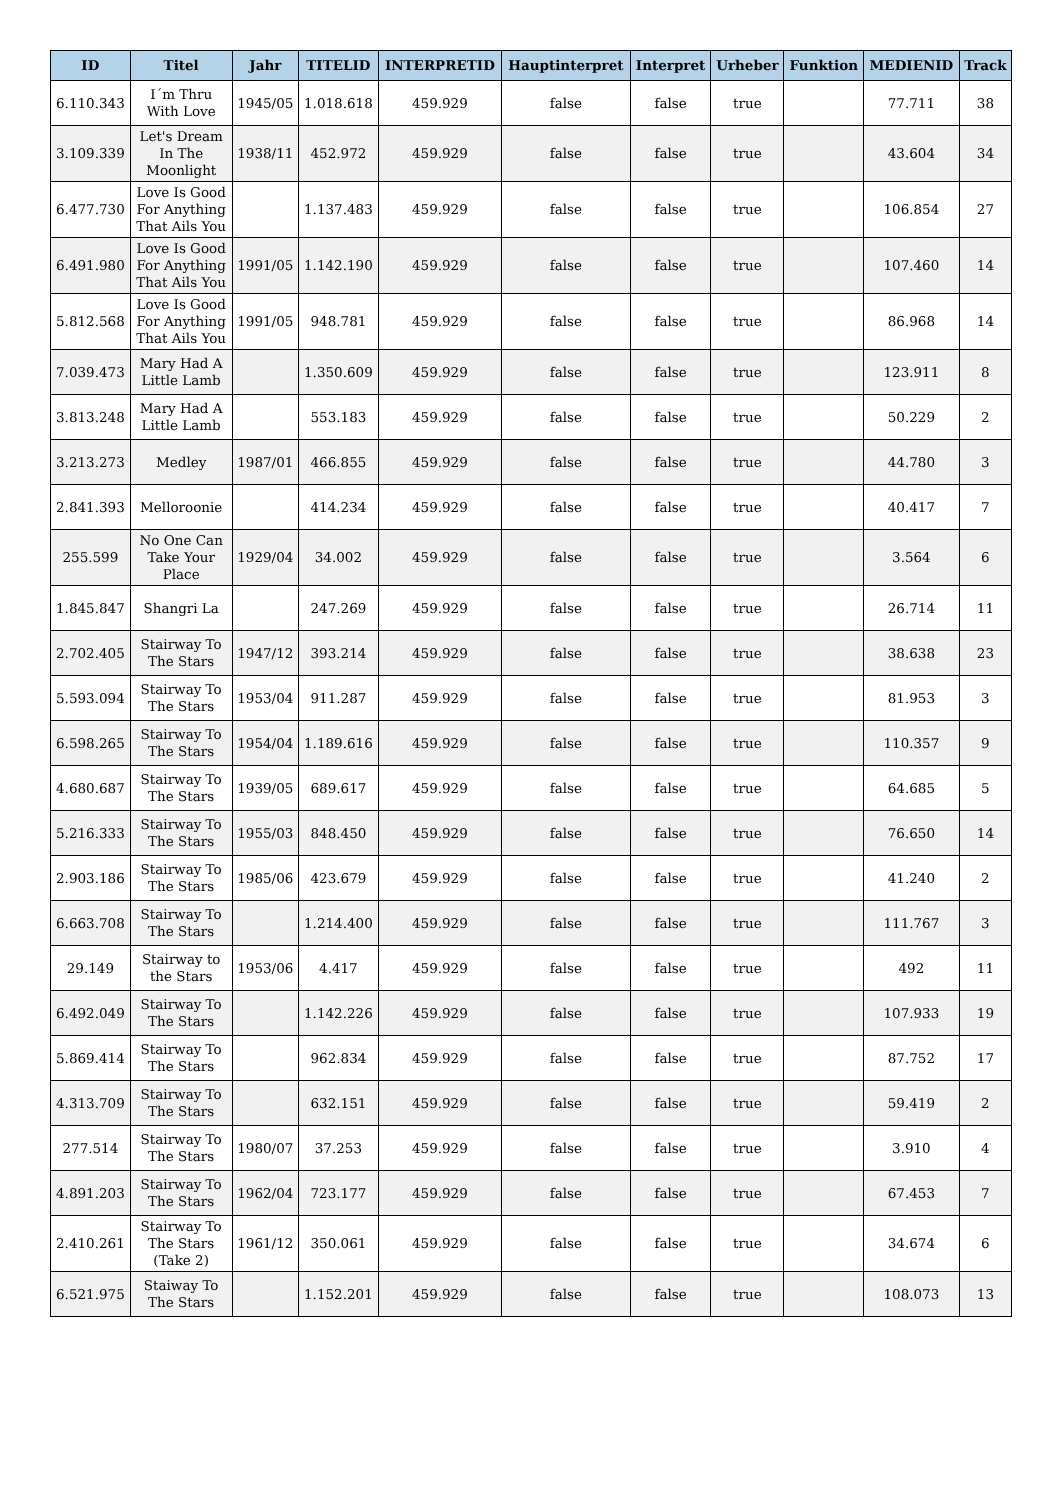| ID | Titel | Jahr | TITELID | INTERPRETID | Hauptinterpret | Interpret | Urheber | Funktion | MEDIENID | Track |
| --- | --- | --- | --- | --- | --- | --- | --- | --- | --- | --- |
| 6.110.343 | I´m Thru With Love | 1945/05 | 1.018.618 | 459.929 | false | false | true | | 77.711 | 38 |
| 3.109.339 | Let's Dream In The Moonlight | 1938/11 | 452.972 | 459.929 | false | false | true | | 43.604 | 34 |
| 6.477.730 | Love Is Good For Anything That Ails You | | 1.137.483 | 459.929 | false | false | true | | 106.854 | 27 |
| 6.491.980 | Love Is Good For Anything That Ails You | 1991/05 | 1.142.190 | 459.929 | false | false | true | | 107.460 | 14 |
| 5.812.568 | Love Is Good For Anything That Ails You | 1991/05 | 948.781 | 459.929 | false | false | true | | 86.968 | 14 |
| 7.039.473 | Mary Had A Little Lamb | | 1.350.609 | 459.929 | false | false | true | | 123.911 | 8 |
| 3.813.248 | Mary Had A Little Lamb | | 553.183 | 459.929 | false | false | true | | 50.229 | 2 |
| 3.213.273 | Medley | 1987/01 | 466.855 | 459.929 | false | false | true | | 44.780 | 3 |
| 2.841.393 | Melloroonie | | 414.234 | 459.929 | false | false | true | | 40.417 | 7 |
| 255.599 | No One Can Take Your Place | 1929/04 | 34.002 | 459.929 | false | false | true | | 3.564 | 6 |
| 1.845.847 | Shangri La | | 247.269 | 459.929 | false | false | true | | 26.714 | 11 |
| 2.702.405 | Stairway To The Stars | 1947/12 | 393.214 | 459.929 | false | false | true | | 38.638 | 23 |
| 5.593.094 | Stairway To The Stars | 1953/04 | 911.287 | 459.929 | false | false | true | | 81.953 | 3 |
| 6.598.265 | Stairway To The Stars | 1954/04 | 1.189.616 | 459.929 | false | false | true | | 110.357 | 9 |
| 4.680.687 | Stairway To The Stars | 1939/05 | 689.617 | 459.929 | false | false | true | | 64.685 | 5 |
| 5.216.333 | Stairway To The Stars | 1955/03 | 848.450 | 459.929 | false | false | true | | 76.650 | 14 |
| 2.903.186 | Stairway To The Stars | 1985/06 | 423.679 | 459.929 | false | false | true | | 41.240 | 2 |
| 6.663.708 | Stairway To The Stars | | 1.214.400 | 459.929 | false | false | true | | 111.767 | 3 |
| 29.149 | Stairway to the Stars | 1953/06 | 4.417 | 459.929 | false | false | true | | 492 | 11 |
| 6.492.049 | Stairway To The Stars | | 1.142.226 | 459.929 | false | false | true | | 107.933 | 19 |
| 5.869.414 | Stairway To The Stars | | 962.834 | 459.929 | false | false | true | | 87.752 | 17 |
| 4.313.709 | Stairway To The Stars | | 632.151 | 459.929 | false | false | true | | 59.419 | 2 |
| 277.514 | Stairway To The Stars | 1980/07 | 37.253 | 459.929 | false | false | true | | 3.910 | 4 |
| 4.891.203 | Stairway To The Stars | 1962/04 | 723.177 | 459.929 | false | false | true | | 67.453 | 7 |
| 2.410.261 | Stairway To The Stars (Take 2) | 1961/12 | 350.061 | 459.929 | false | false | true | | 34.674 | 6 |
| 6.521.975 | Staiway To The Stars | | 1.152.201 | 459.929 | false | false | true | | 108.073 | 13 |